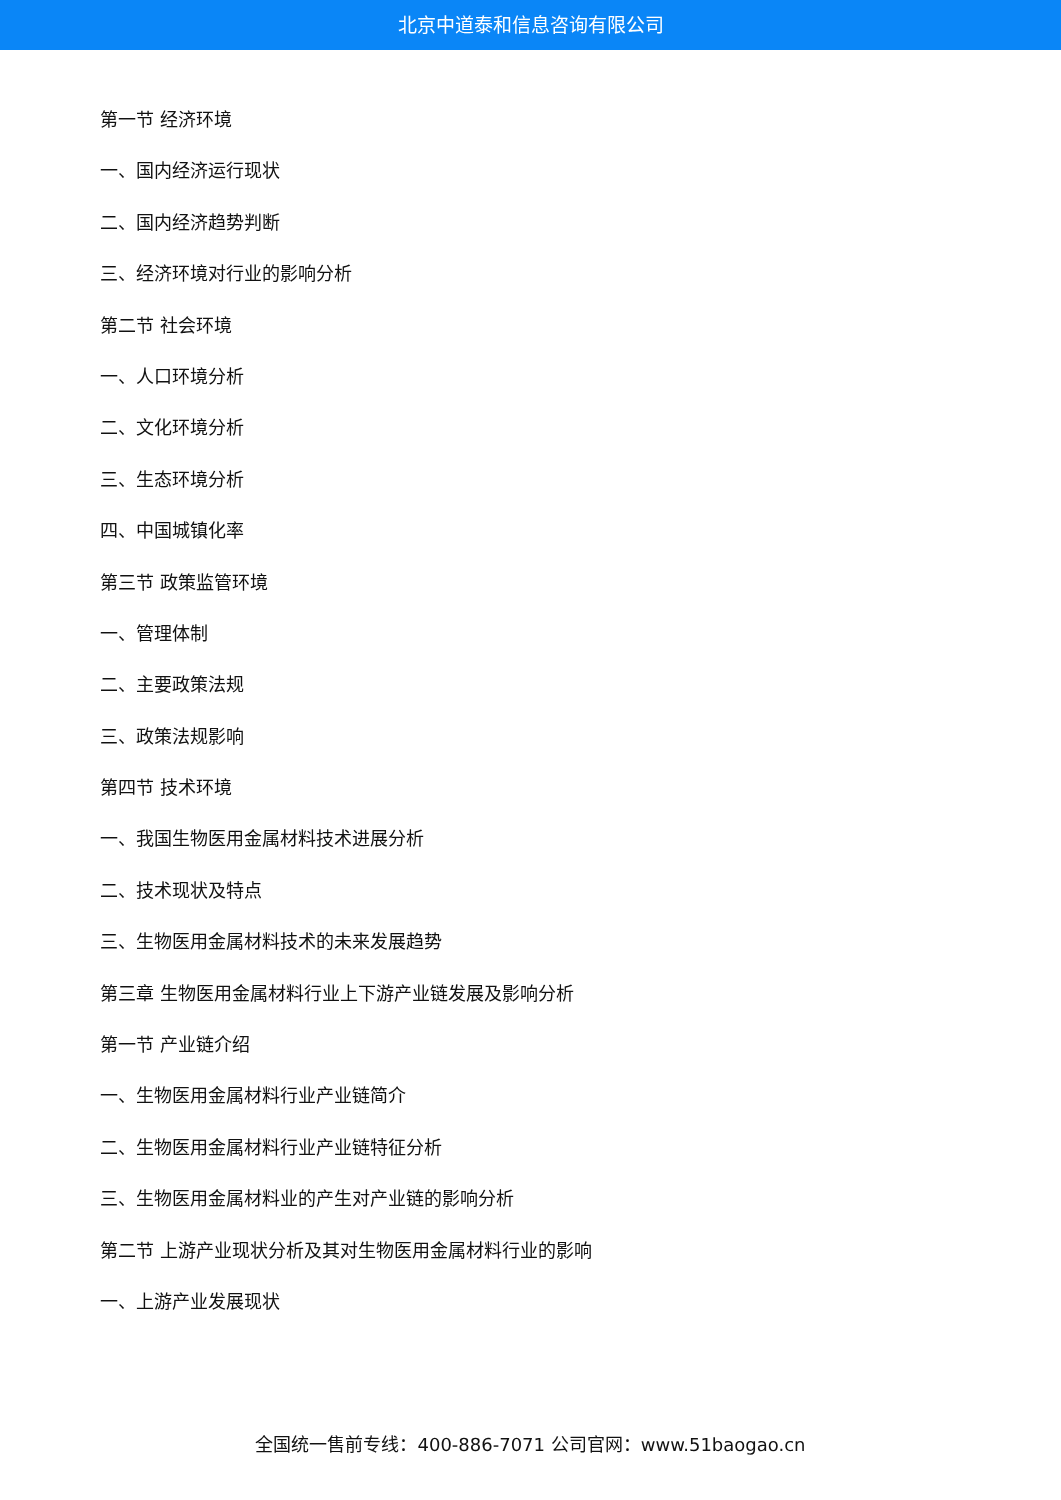北京中道泰和信息咨询有限公司
第一节 经济环境
一、国内经济运行现状
二、国内经济趋势判断
三、经济环境对行业的影响分析
第二节 社会环境
一、人口环境分析
二、文化环境分析
三、生态环境分析
四、中国城镇化率
第三节 政策监管环境
一、管理体制
二、主要政策法规
三、政策法规影响
第四节 技术环境
一、我国生物医用金属材料技术进展分析
二、技术现状及特点
三、生物医用金属材料技术的未来发展趋势
第三章 生物医用金属材料行业上下游产业链发展及影响分析
第一节 产业链介绍
一、生物医用金属材料行业产业链简介
二、生物医用金属材料行业产业链特征分析
三、生物医用金属材料业的产生对产业链的影响分析
第二节 上游产业现状分析及其对生物医用金属材料行业的影响
一、上游产业发展现状
全国统一售前专线：400-886-7071 公司官网：www.51baogao.cn